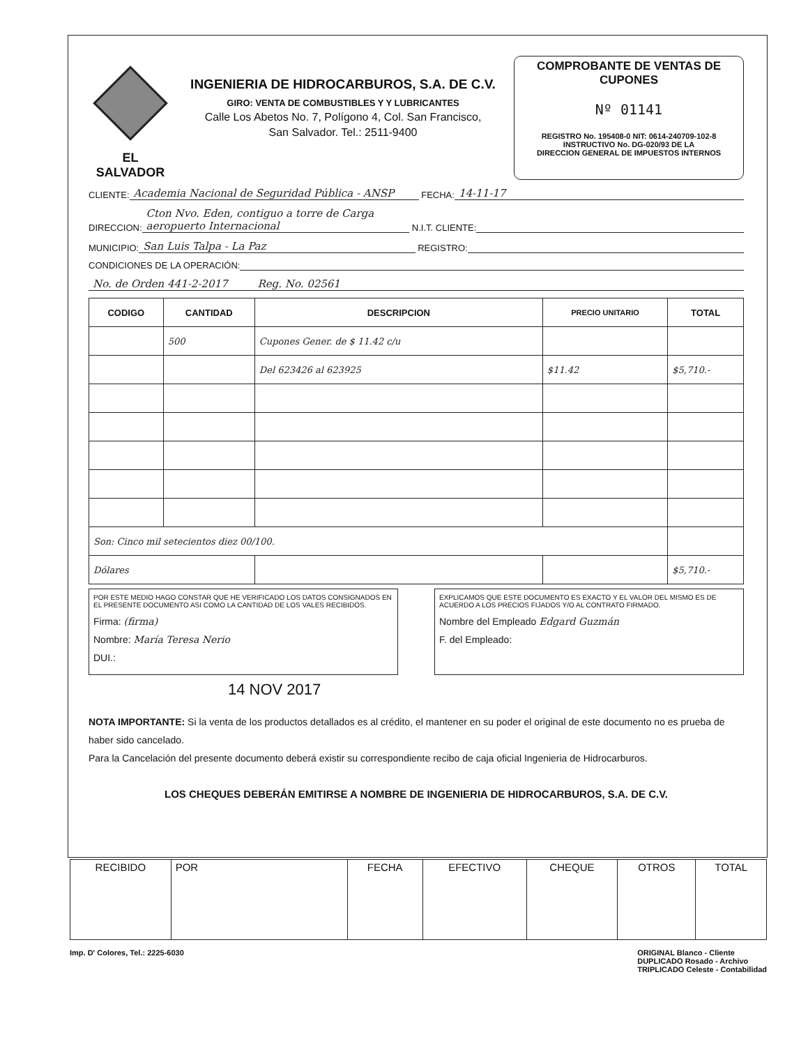EL SALVADOR
INGENIERIA DE HIDROCARBUROS, S.A. DE C.V.
GIRO: VENTA DE COMBUSTIBLES Y Y LUBRICANTES
Calle Los Abetos No. 7, Polígono 4, Col. San Francisco,
San Salvador. Tel.: 2511-9400
COMPROBANTE DE VENTAS DE CUPONES
Nº 01141
REGISTRO No. 195408-0 NIT: 0614-240709-102-8
INSTRUCTIVO No. DG-020/93 DE LA
DIRECCION GENERAL DE IMPUESTOS INTERNOS
CLIENTE: Academia Nacional de Seguridad Pública - ANSP FECHA: 14-11-17
DIRECCION: Cton Nvo. Eden, contiguo a torre de Carga aeropuerto Internacional N.I.T. CLIENTE:
MUNICIPIO: San Luis Talpa - La Paz REGISTRO:
CONDICIONES DE LA OPERACIÓN:
No. de Orden 441-2-2017 Reg. No. 02561
| CODIGO | CANTIDAD | DESCRIPCION | PRECIO UNITARIO | TOTAL |
| --- | --- | --- | --- | --- |
| | 500 | Cupones Gener. de $ 11.42 c/u | | |
| | | Del 623426 al 623925 | $11.42 | $5,710.- |
| Son: Cinco mil setecientos diez 00/100. | | | | |
| Dólares | | | | $5,710.- |
POR ESTE MEDIO HAGO CONSTAR QUE HE VERIFICADO LOS DATOS CONSIGNADOS EN EL PRESENTE DOCUMENTO ASI COMO LA CANTIDAD DE LOS VALES RECIBIDOS.
Firma: (firma)
Nombre: María Teresa Nerio
DUI.:
EXPLICAMOS QUE ESTE DOCUMENTO ES EXACTO Y EL VALOR DEL MISMO ES DE ACUERDO A LOS PRECIOS FIJADOS Y/O AL CONTRATO FIRMADO.
Nombre del Empleado Edgard Guzmán
F. del Empleado:
14 NOV 2017
NOTA IMPORTANTE: Si la venta de los productos detallados es al crédito, el mantener en su poder el original de este documento no es prueba de haber sido cancelado.
Para la Cancelación del presente documento deberá existir su correspondiente recibo de caja oficial Ingenieria de Hidrocarburos.
LOS CHEQUES DEBERÁN EMITIRSE A NOMBRE DE INGENIERIA DE HIDROCARBUROS, S.A. DE C.V.
| RECIBIDO | POR | FECHA | EFECTIVO | CHEQUE | OTROS | TOTAL |
Imp. D' Colores, Tel.: 2225-6030 ORIGINAL Blanco - Cliente
DUPLICADO Rosado - Archivo
TRIPLICADO Celeste - Contabilidad